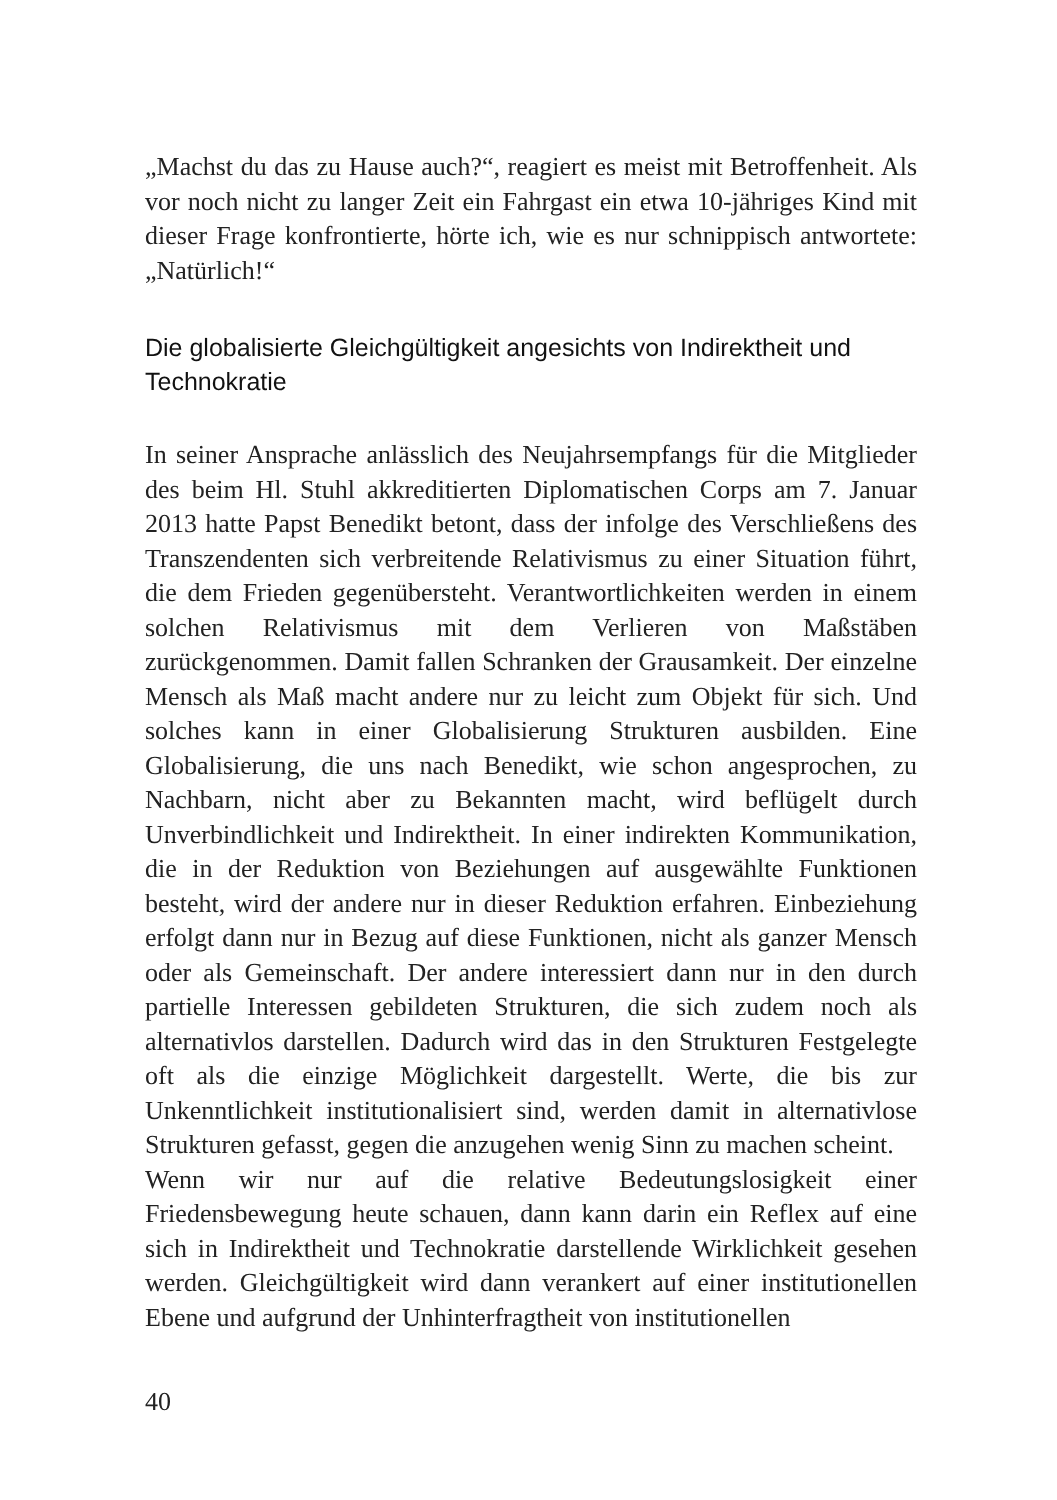„Machst du das zu Hause auch?“, reagiert es meist mit Betroffenheit. Als vor noch nicht zu langer Zeit ein Fahrgast ein etwa 10-jähriges Kind mit dieser Frage konfrontierte, hörte ich, wie es nur schnippisch antwortete: „Natürlich!“
Die globalisierte Gleichgültigkeit angesichts von Indirektheit und Technokratie
In seiner Ansprache anlässlich des Neujahrsempfangs für die Mitglieder des beim Hl. Stuhl akkreditierten Diplomatischen Corps am 7. Januar 2013 hatte Papst Benedikt betont, dass der infolge des Verschließens des Transzendenten sich verbreitende Relativismus zu einer Situation führt, die dem Frieden gegenübersteht. Verantwortlichkeiten werden in einem solchen Relativismus mit dem Verlieren von Maßstäben zurückgenommen. Damit fallen Schranken der Grausamkeit. Der einzelne Mensch als Maß macht andere nur zu leicht zum Objekt für sich. Und solches kann in einer Globalisierung Strukturen ausbilden. Eine Globalisierung, die uns nach Benedikt, wie schon angesprochen, zu Nachbarn, nicht aber zu Bekannten macht, wird beflügelt durch Unverbindlichkeit und Indirektheit. In einer indirekten Kommunikation, die in der Reduktion von Beziehungen auf ausgewählte Funktionen besteht, wird der andere nur in dieser Reduktion erfahren. Einbeziehung erfolgt dann nur in Bezug auf diese Funktionen, nicht als ganzer Mensch oder als Gemeinschaft. Der andere interessiert dann nur in den durch partielle Interessen gebildeten Strukturen, die sich zudem noch als alternativlos darstellen. Dadurch wird das in den Strukturen Festgelegte oft als die einzige Möglichkeit dargestellt. Werte, die bis zur Unkenntlichkeit institutionalisiert sind, werden damit in alternativlose Strukturen gefasst, gegen die anzugehen wenig Sinn zu machen scheint.
Wenn wir nur auf die relative Bedeutungslosigkeit einer Friedensbewegung heute schauen, dann kann darin ein Reflex auf eine sich in Indirektheit und Technokratie darstellende Wirklichkeit gesehen werden. Gleichgültigkeit wird dann verankert auf einer institutionellen Ebene und aufgrund der Unhinterfragtheit von institutionellen
40